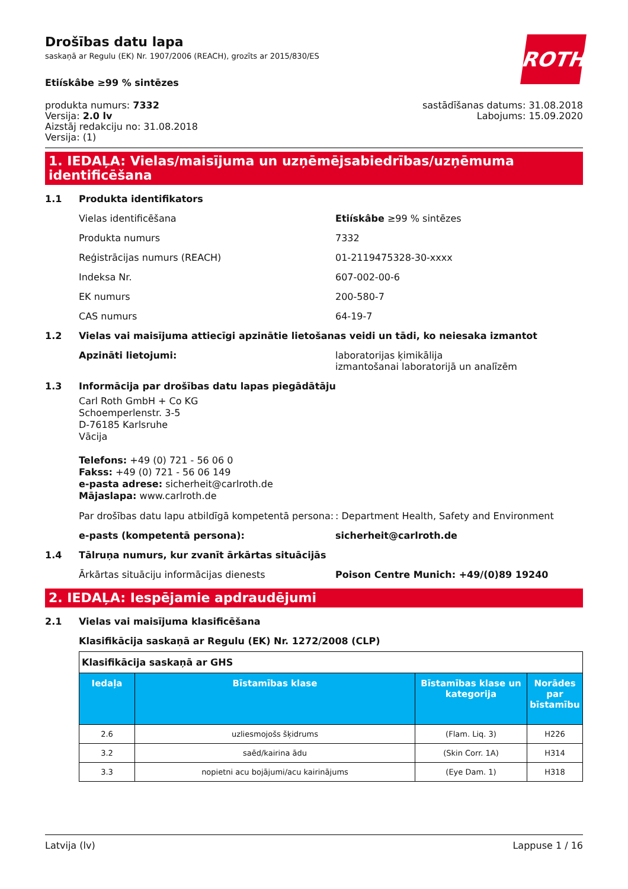ROTH
Drošības datu lapa
saskaņā ar Regulu (EK) Nr. 1907/2006 (REACH), grozīts ar 2015/830/ES
Etiískâbe ≥99 % sintēzes
produkta numurs: 7332
Versija: 2.0 lv
Aizstāj redakciju no: 31.08.2018
Versija: (1)
sastādīšanas datums: 31.08.2018
Labojums: 15.09.2020
1. IEDAĻA: Vielas/maisījuma un uzņēmējsabiedrības/uzņēmuma identificēšana
1.1 Produkta identifikators
Vielas identificēšana Etiískâbe ≥99 % sintēzes
Produkta numurs 7332
Reģistrācijas numurs (REACH) 01-2119475328-30-xxxx
Indeksa Nr. 607-002-00-6
EK numurs 200-580-7
CAS numurs 64-19-7
1.2 Vielas vai maisījuma attiecīgi apzinātie lietošanas veidi un tādi, ko neiesaka izmantot
Apzināti lietojumi: laboratorijas ķimikālija
izmantošanai laboratorijā un analīzēm
1.3 Informācija par drošības datu lapas piegādātāju
Carl Roth GmbH + Co KG
Schoemperlenstr. 3-5
D-76185 Karlsruhe
Vācija
Telefons: +49 (0) 721 - 56 06 0
Fakss: +49 (0) 721 - 56 06 149
e-pasta adrese: sicherheit@carlroth.de
Mājaslapa: www.carlroth.de
Par drošības datu lapu atbildīgā kompetentā persona:
: Department Health, Safety and Environment
e-pasts (kompetentā persona): sicherheit@carlroth.de
1.4 Tālruņa numurs, kur zvanīt ārkārtas situācijās
Ārkārtas situāciju informācijas dienests Poison Centre Munich: +49/(0)89 19240
2. IEDAĻA: Iespējamie apdraudējumi
2.1 Vielas vai maisījuma klasificēšana
Klasifikācija saskaņā ar Regulu (EK) Nr. 1272/2008 (CLP)
| Klasifikācija saskaņā ar GHS | | | |
| Iedaļa | Bīstamības klase | Bīstamības klase un kategorija | Norādes par bīstamību |
| 2.6 | uzliesmojošs šķidrums | (Flam. Liq. 3) | H226 |
| 3.2 | saēd/kairina ādu | (Skin Corr. 1A) | H314 |
| 3.3 | nopietni acu bojājumi/acu kairinājums | (Eye Dam. 1) | H318 |
Latvija (lv) Lappuse 1 / 16